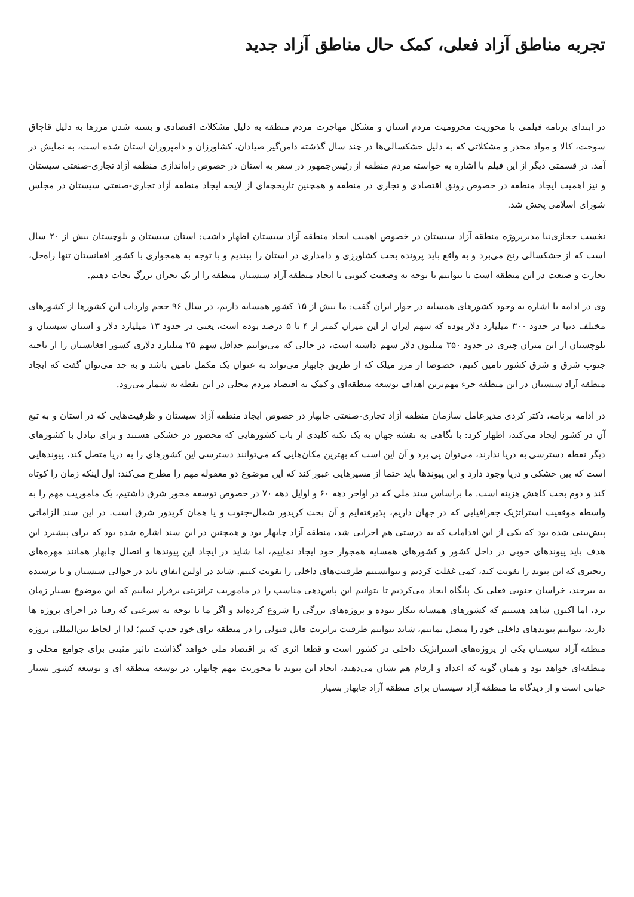تجربه مناطق آزاد فعلی، کمک حال مناطق آزاد جدید
در ابتدای برنامه فیلمی با محوریت محرومیت مردم استان و مشکل مهاجرت مردم منطقه به دلیل مشکلات اقتصادی و بسته شدن مرزها به دلیل قاچاق سوخت، کالا و مواد مخدر و مشکلاتی که به دلیل خشکسالی‌ها در چند سال گذشته دامن‌گیر صیادان، کشاورزان و دامپروران استان شده است، به نمایش در آمد. در قسمتی دیگر از این فیلم با اشاره به خواسته مردم منطقه از رئیس‌جمهور در سفر به استان در خصوص راه‌اندازی منطقه آزاد تجاری-صنعتی سیستان و نیز اهمیت ایجاد منطقه در خصوص رونق اقتصادی و تجاری در منطقه و همچنین تاریخچه‌ای از لایحه ایجاد منطقه آزاد تجاری-صنعتی سیستان در مجلس شورای اسلامی پخش شد.
نخست حجازی‌نیا مدیرپروژه منطقه آزاد سیستان در خصوص اهمیت ایجاد منطقه آزاد سیستان اظهار داشت: استان سیستان و بلوچستان بیش از ۲۰ سال است که از خشکسالی رنج می‌برد و به واقع باید پرونده بحث کشاورزی و دامداری در استان را ببندیم و با توجه به همجواری با کشور افغانستان تنها راه‌حل، تجارت و صنعت در این منطقه است تا بتوانیم با توجه به وضعیت کنونی با ایجاد منطقه آزاد سیستان منطقه را از یک بحران بزرگ نجات دهیم.
وی در ادامه با اشاره به وجود کشورهای همسایه در جوار ایران گفت: ما بیش از ۱۵ کشور همسایه داریم، در سال ۹۶ حجم واردات این کشورها از کشورهای مختلف دنیا در حدود ۳۰۰ میلیارد دلار بوده که سهم ایران از این میزان کمتر از ۴ تا ۵ درصد بوده است، یعنی در حدود ۱۳ میلیارد دلار و استان سیستان و بلوچستان از این میزان چیزی در حدود ۳۵۰ میلیون دلار سهم داشته است، در حالی که می‌توانیم حداقل سهم ۲۵ میلیارد دلاری کشور افغانستان را از ناحیه جنوب شرق و شرق کشور تامین کنیم، خصوصا از مرز میلک که از طریق چابهار می‌تواند به عنوان یک مکمل تامین باشد و به جد می‌توان گفت که ایجاد منطقه آزاد سیستان در این منطقه جزء مهم‌ترین اهداف توسعه منطقه‌ای و کمک به اقتصاد مردم محلی در این نقطه به شمار می‌رود.
در ادامه برنامه، دکتر کردی مدیرعامل سازمان منطقه آزاد تجاری-صنعتی چابهار در خصوص ایجاد منطقه آزاد سیستان و ظرفیت‌هایی که در استان و به تبع آن در کشور ایجاد می‌کند، اظهار کرد: با نگاهی به نقشه جهان به یک نکته کلیدی از باب کشورهایی که محصور در خشکی هستند و برای تبادل با کشورهای دیگر نقطه دسترسی به دریا ندارند، می‌توان پی برد و آن این است که بهترین مکان‌هایی که می‌توانند دسترسی این کشورهای را به دریا متصل کند، پیوندهایی است که بین خشکی و دریا وجود دارد و این پیوندها باید حتما از مسیرهایی عبور کند که این موضوع دو معقوله مهم را مطرح می‌کند: اول اینکه زمان را کوتاه کند و دوم بحث کاهش هزینه است. ما براساس سند ملی که در اواخر دهه ۶۰ و اوایل دهه ۷۰ در خصوص توسعه محور شرق داشتیم، یک ماموریت مهم را به واسطه موقعیت استراتژیک جغرافیایی که در جهان داریم، پذیرفته‌ایم و آن بحث کریدور شمال-جنوب و یا همان کریدور شرق است. در این سند الزاماتی پیش‌بینی شده بود که یکی از این اقدامات که به درستی هم اجرایی شد، منطقه آزاد چابهار بود و همچنین در این سند اشاره شده بود که برای پیشبرد این هدف باید پیوندهای خوبی در داخل کشور و کشورهای همسایه همجوار خود ایجاد نماییم، اما شاید در ایجاد این پیوندها و اتصال چابهار همانند مهره‌های زنجیری که این پیوند را تقویت کند، کمی غفلت کردیم و نتوانستیم ظرفیت‌های داخلی را تقویت کنیم. شاید در اولین اتفاق باید در حوالی سیستان و یا نرسیده به بیرجند، خراسان جنوبی فعلی یک پایگاه ایجاد می‌کردیم تا بتوانیم این پاس‌دهی مناسب را در ماموریت ترانزیتی برقرار نماییم که این موضوع بسیار زمان برد، اما اکنون شاهد هستیم که کشورهای همسایه بیکار نبوده و پروژه‌های بزرگی را شروع کرده‌اند و اگر ما با توجه به سرعتی که رقبا در اجرای پروژه ها دارند، نتوانیم پیوندهای داخلی خود را متصل نماییم، شاید نتوانیم ظرفیت ترانزیت قابل قبولی را در منطقه برای خود جذب کنیم؛ لذا از لحاظ بین‌المللی پروژه منطقه آزاد سیستان یکی از پروژه‌های استراتژیک داخلی در کشور است و قطعا اثری که بر اقتصاد ملی خواهد گذاشت تاثیر مثبتی برای جوامع محلی و منطقه‌ای خواهد بود و همان گونه که اعداد و ارقام هم نشان می‌دهند، ایجاد این پیوند با محوریت مهم چابهار، در توسعه منطقه ای و توسعه کشور بسیار حیاتی است و از دیدگاه ما منطقه آزاد سیستان برای منطقه آزاد چابهار بسیار